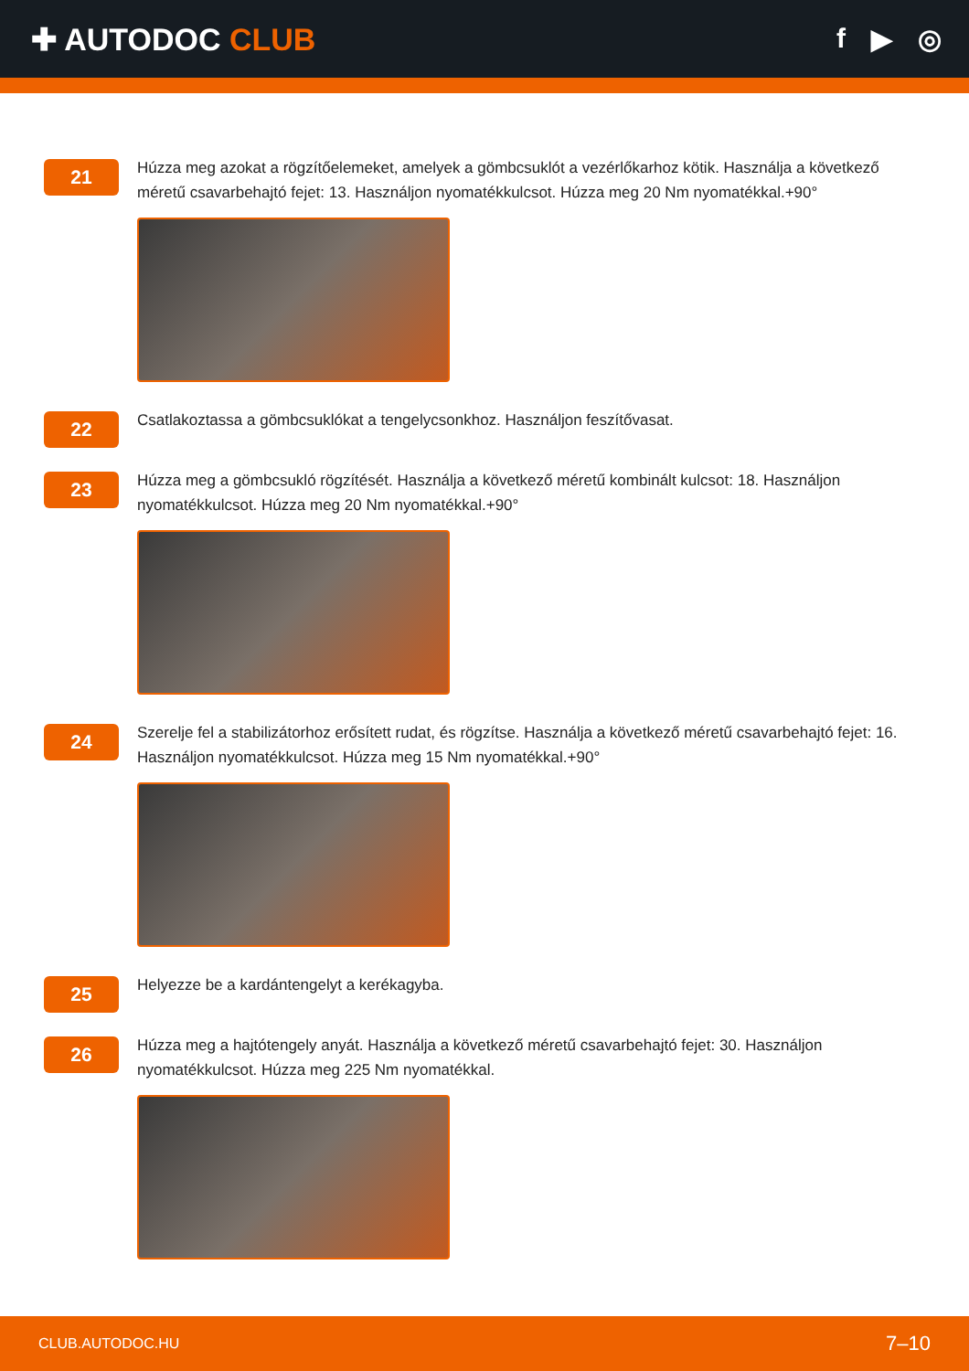✚ AUTODOC CLUB f ▶ ◎
21
Húzza meg azokat a rögzítőelemeket, amelyek a gömbcsuklót a vezérlőkarhoz kötik. Használja a következő méretű csavarbehajtó fejet: 13. Használjon nyomatékkulcsot. Húzza meg 20 Nm nyomatékkal.+90°
22
Csatlakoztassa a gömbcsuklókat a tengelycsonkhoz. Használjon feszítővasat.
23
Húzza meg a gömbcsukló rögzítését. Használja a következő méretű kombinált kulcsot: 18. Használjon nyomatékkulcsot. Húzza meg 20 Nm nyomatékkal.+90°
24
Szerelje fel a stabilizátorhoz erősített rudat, és rögzítse. Használja a következő méretű csavarbehajtó fejet: 16. Használjon nyomatékkulcsot. Húzza meg 15 Nm nyomatékkal.+90°
25
Helyezze be a kardántengelyt a kerékagyba.
26
Húzza meg a hajtótengely anyát. Használja a következő méretű csavarbehajtó fejet: 30. Használjon nyomatékkulcsot. Húzza meg 225 Nm nyomatékkal.
CLUB.AUTODOC.HU 7–10